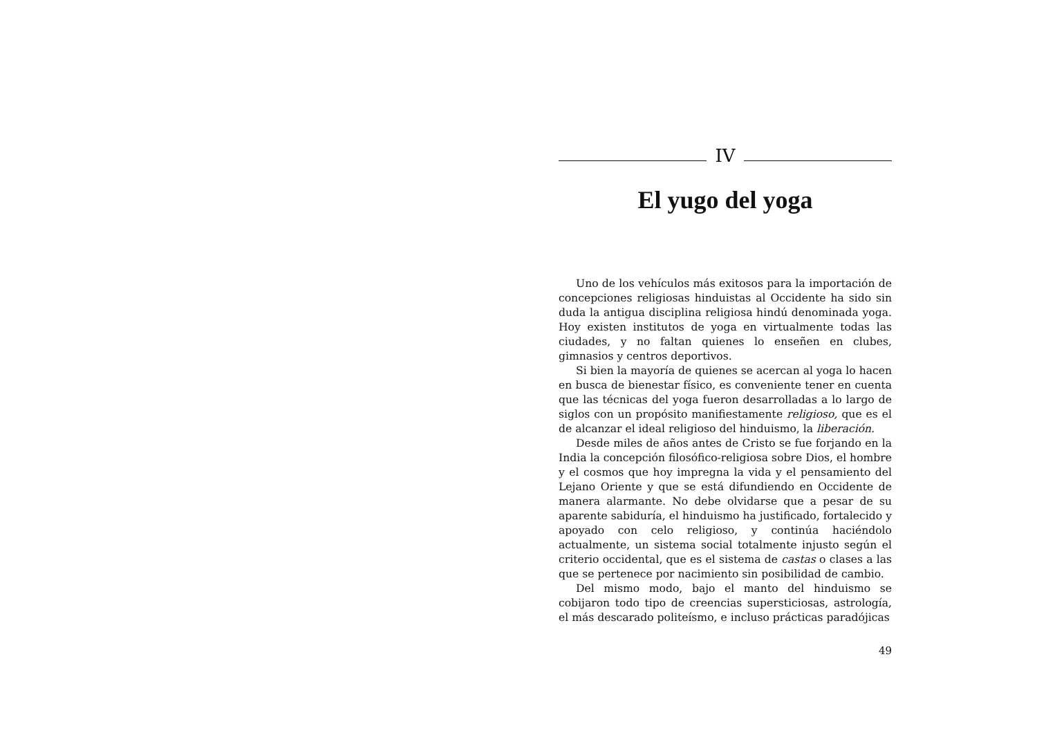IV
El yugo del yoga
Uno de los vehículos más exitosos para la importación de concepciones religiosas hinduistas al Occidente ha sido sin duda la antigua disciplina religiosa hindú denominada yoga. Hoy existen institutos de yoga en virtualmente todas las ciudades, y no faltan quienes lo enseñen en clubes, gimnasios y centros deportivos.
Si bien la mayoría de quienes se acercan al yoga lo hacen en busca de bienestar físico, es conveniente tener en cuenta que las técnicas del yoga fueron desarrolladas a lo largo de siglos con un propósito manifiestamente religioso, que es el de alcanzar el ideal religioso del hinduismo, la liberación.
Desde miles de años antes de Cristo se fue forjando en la India la concepción filosófico-religiosa sobre Dios, el hombre y el cosmos que hoy impregna la vida y el pensamiento del Lejano Oriente y que se está difundiendo en Occidente de manera alarmante. No debe olvidarse que a pesar de su aparente sabiduría, el hinduismo ha justificado, fortalecido y apoyado con celo religioso, y continúa haciéndolo actualmente, un sistema social totalmente injusto según el criterio occidental, que es el sistema de castas o clases a las que se pertenece por nacimiento sin posibilidad de cambio.
Del mismo modo, bajo el manto del hinduismo se cobijaron todo tipo de creencias supersticiosas, astrología, el más descarado politeísmo, e incluso prácticas paradójicas
49